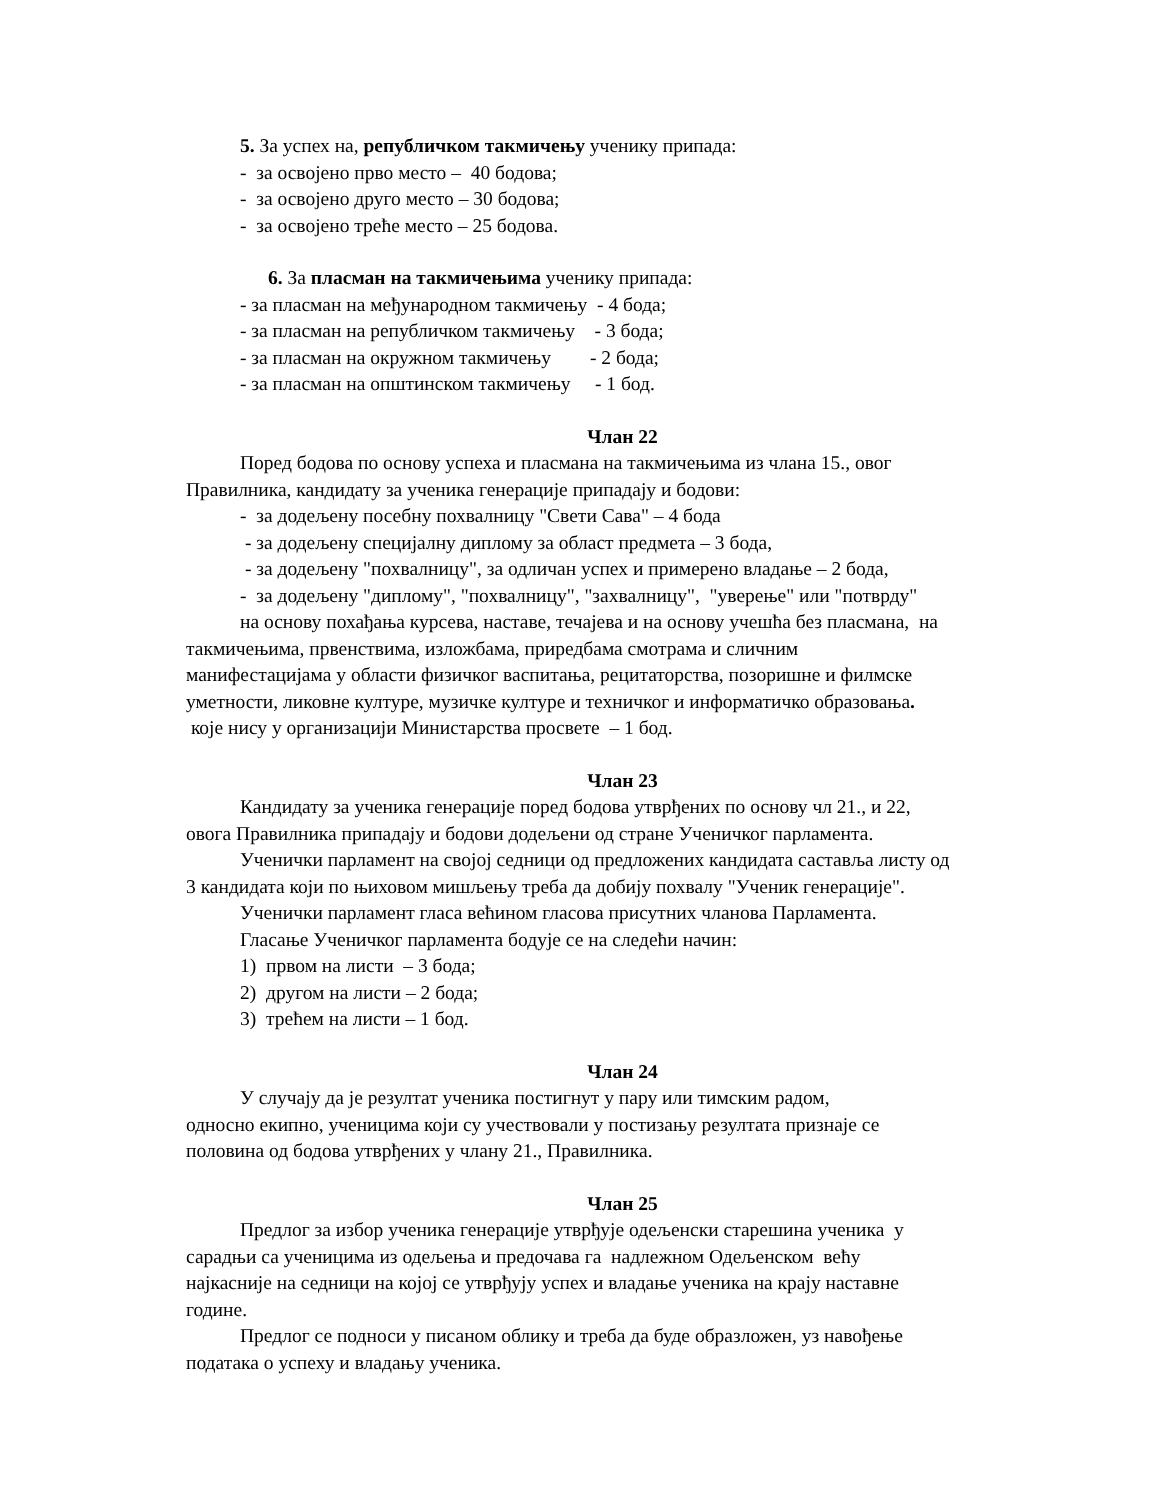5. За успех на, републичком такмичењу ученику припада:
- за освојено прво место – 40 бодова;
- за освојено друго место – 30 бодова;
- за освојено треће место – 25 бодова.
6. За пласман на такмичењима ученику припада:
- за пласман на међународном такмичењу - 4 бода;
- за пласман на републичком такмичењу - 3 бода;
- за пласман на окружном такмичењу - 2 бода;
- за пласман на општинском такмичењу - 1 бод.
Члан 22
Поред бодова по основу успеха и пласмана на такмичењима из члана 15., овог
Правилника, кандидату за ученика генерације припадају и бодови:
- за додељену посебну похвалницу "Свети Сава" – 4 бода
- за додељену специјалну диплому за област предмета – 3 бода,
- за додељену "похвалницу", за одличан успех и примерено владање – 2 бода,
- за додељену "диплому", "похвалницу", "захвалницу", "уверење" или "потврду"
на основу похађања курсева, наставе, течајева и на основу учешћа без пласмана, на
такмичењима, првенствима, изложбама, приредбама смотрама и сличним
манифестацијама у области физичког васпитања, рецитаторства, позоришне и филмске
уметности, ликовне културе, музичке културе и техничког и информатичко образовања.
које нису у организацији Министарства просвете – 1 бод.
Члан 23
Кандидату за ученика генерације поред бодова утврђених по основу чл 21., и 22,
овога Правилника припадају и бодови додељени од стране Ученичког парламента.
Ученички парламент на својој седници од предложених кандидата саставља листу од
3 кандидата који по њиховом мишљењу треба да добију похвалу "Ученик генерације".
Ученички парламент гласа већином гласова присутних чланова Парламента.
Гласање Ученичког парламента бодује се на следећи начин:
1) првом на листи – 3 бода;
2) другом на листи – 2 бода;
3) трећем на листи – 1 бод.
Члан 24
У случају да је резултат ученика постигнут у пару или тимским радом,
односно екипно, ученицима који су учествовали у постизању резултата признаје се
половина од бодова утврђених у члану 21., Правилника.
Члан 25
Предлог за избор ученика генерације утврђује одељенски старешина ученика у
сарадњи са ученицима из одељења и предочава га надлежном Одељенском већу
најкасније на седници на којој се утврђују успех и владање ученика на крају наставне
године.
Предлог се подноси у писаном облику и треба да буде образложен, уз навођење
података о успеху и владању ученика.